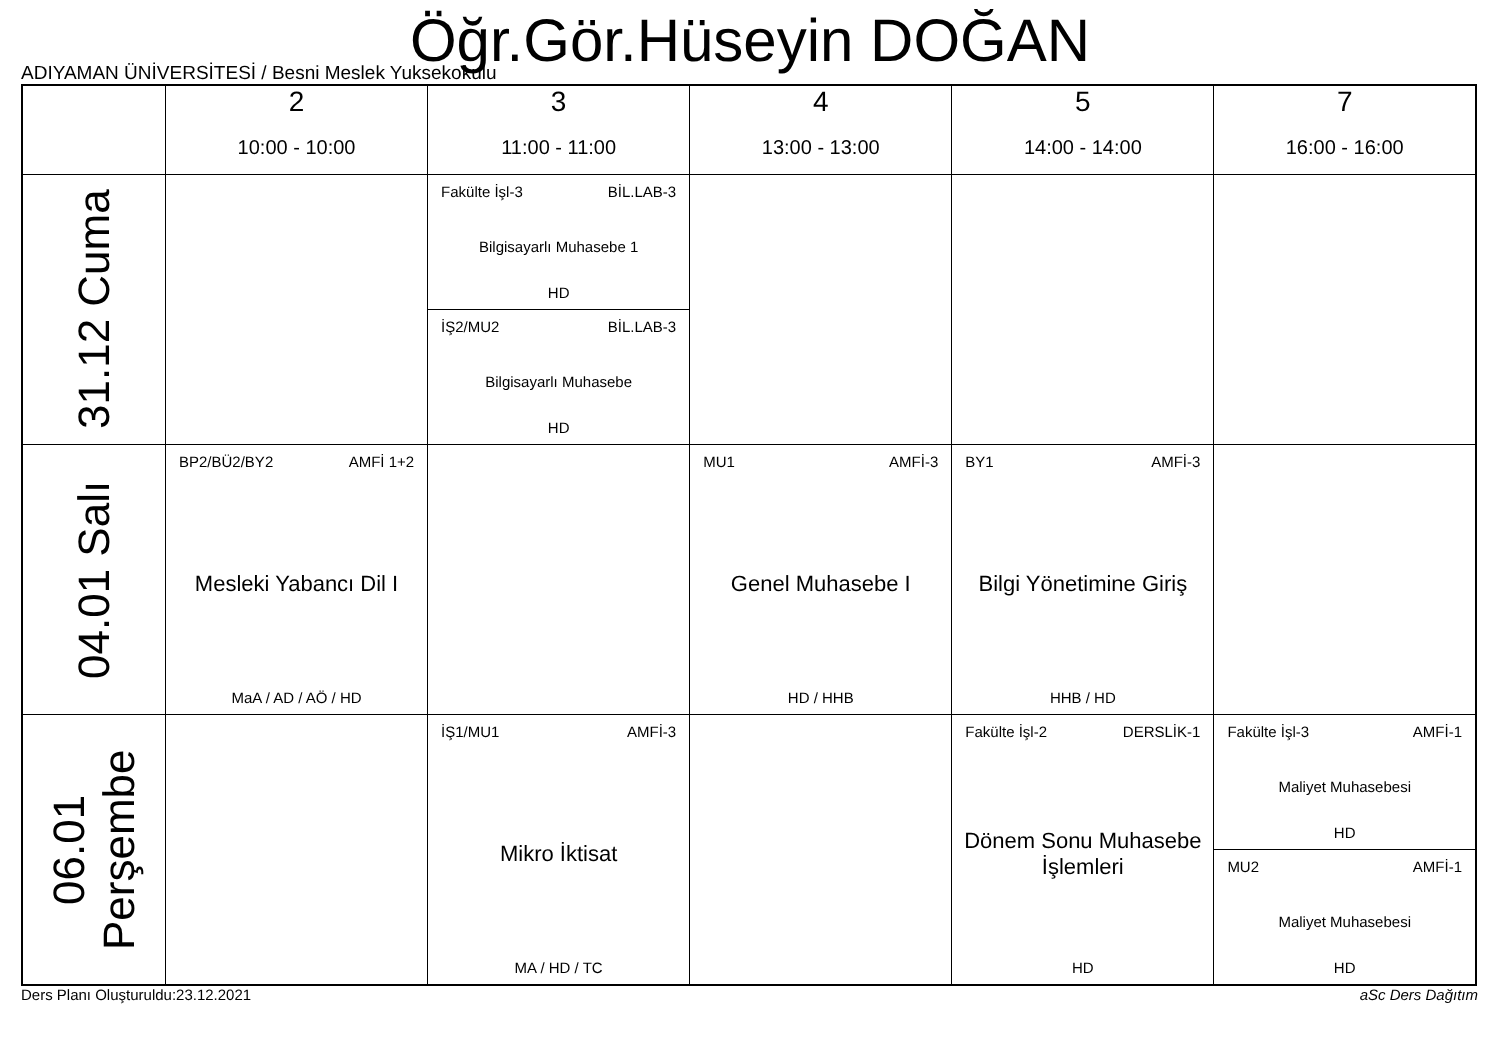Öğr.Gör.Hüseyin DOĞAN
ADIYAMAN ÜNİVERSİTESİ / Besni Meslek Yuksekokulu
| | 2 10:00 - 10:00 | 3 11:00 - 11:00 | 4 13:00 - 13:00 | 5 14:00 - 14:00 | 7 16:00 - 16:00 |
| --- | --- | --- | --- | --- | --- |
| 31.12 Cuma | | Fakülte İşl-3 BİL.LAB-3 Bilgisayarlı Muhasebe 1 HD İŞ2/MU2 BİL.LAB-3 Bilgisayarlı Muhasebe HD | | | |
| 04.01 Salı | BP2/BÜ2/BY2 AMFİ 1+2 Mesleki Yabancı Dil I MaA / AD / AÖ / HD | | MU1 AMFİ-3 Genel Muhasebe I HD / HHB | BY1 AMFİ-3 Bilgi Yönetimine Giriş HHB / HD | |
| 06.01 Perşembe | | İŞ1/MU1 AMFİ-3 Mikro İktisat MA / HD / TC | | Fakülte İşl-2 DERSLİK-1 Dönem Sonu Muhasebe İşlemleri HD | Fakülte İşl-3 AMFİ-1 Maliyet Muhasebesi HD MU2 AMFİ-1 Maliyet Muhasebesi HD |
Ders Planı Oluşturuldu:23.12.2021 aSc Ders Dağıtım